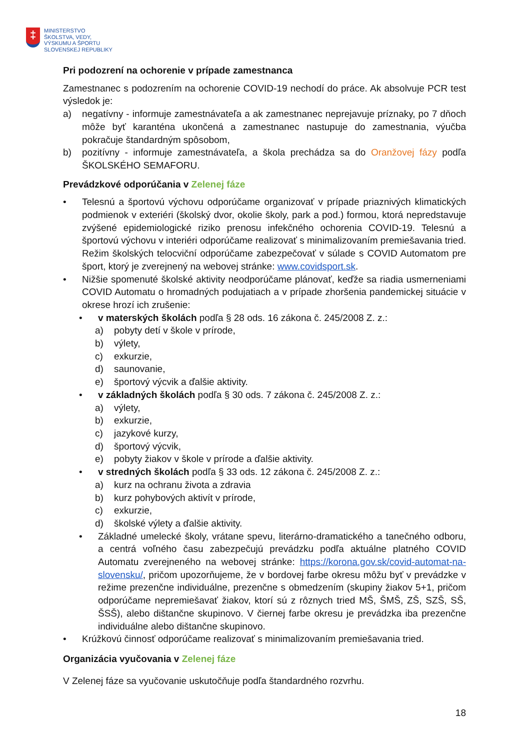‡
MINISTERSTVO
ŠKOLSTVA, VEDY,
VÝSKUMU A ŠPORTU
SLOVENSKEJ REPUBLIKY
Pri podozrení na ochorenie v prípade zamestnanca
Zamestnanec s podozrením na ochorenie COVID-19 nechodí do práce. Ak absolvuje PCR test výsledok je:
a) negatívny - informuje zamestnávateľa a ak zamestnanec neprejavuje príznaky, po 7 dňoch môže byť karanténa ukončená a zamestnanec nastupuje do zamestnania, výučba pokračuje štandardným spôsobom,
b) pozitívny - informuje zamestnávateľa, a škola prechádza sa do Oranžovej fázy podľa ŠKOLSKÉHO SEMAFORU.
Prevádzkové odporúčania v Zelenej fáze
• Telesnú a športovú výchovu odporúčame organizovať v prípade priaznivých klimatických podmienok v exteriéri (školský dvor, okolie školy, park a pod.) formou, ktorá nepredstavuje zvýšené epidemiologické riziko prenosu infekčného ochorenia COVID-19. Telesnú a športovú výchovu v interiéri odporúčame realizovať s minimalizovaním premiešavania tried. Režim školských telocviční odporúčame zabezpečovať v súlade s COVID Automatom pre šport, ktorý je zverejnený na webovej stránke: www.covidsport.sk.
• Nižšie spomenuté školské aktivity neodporúčame plánovať, keďže sa riadia usmerneniami COVID Automatu o hromadných podujatiach a v prípade zhoršenia pandemickej situácie v okrese hrozí ich zrušenie:
• v materských školách podľa § 28 ods. 16 zákona č. 245/2008 Z. z.:
a) pobyty detí v škole v prírode,
b) výlety,
c) exkurzie,
d) saunovanie,
e) športový výcvik a ďalšie aktivity.
• v základných školách podľa § 30 ods. 7 zákona č. 245/2008 Z. z.:
a) výlety,
b) exkurzie,
c) jazykové kurzy,
d) športový výcvik,
e) pobyty žiakov v škole v prírode a ďalšie aktivity.
• v stredných školách podľa § 33 ods. 12 zákona č. 245/2008 Z. z.:
a) kurz na ochranu života a zdravia
b) kurz pohybových aktivít v prírode,
c) exkurzie,
d) školské výlety a ďalšie aktivity.
• Základné umelecké školy, vrátane spevu, literárno-dramatického a tanečného odboru, a centrá voľného času zabezpečujú prevádzku podľa aktuálne platného COVID Automatu zverejneného na webovej stránke: https://korona.gov.sk/covid-automat-na-slovensku/, pričom upozorňujeme, že v bordovej farbe okresu môžu byť v prevádzke v režime prezenčne individuálne, prezenčne s obmedzením (skupiny žiakov 5+1, pričom odporúčame nepremiešavať žiakov, ktorí sú z rôznych tried MŠ, ŠMŠ, ZŠ, SZŠ, SŠ, ŠSŠ), alebo dištančne skupinovo. V čiernej farbe okresu je prevádzka iba prezenčne individuálne alebo dištančne skupinovo.
• Krúžkovú činnosť odporúčame realizovať s minimalizovaním premiešavania tried.
Organizácia vyučovania v Zelenej fáze
V Zelenej fáze sa vyučovanie uskutočňuje podľa štandardného rozvrhu.
18